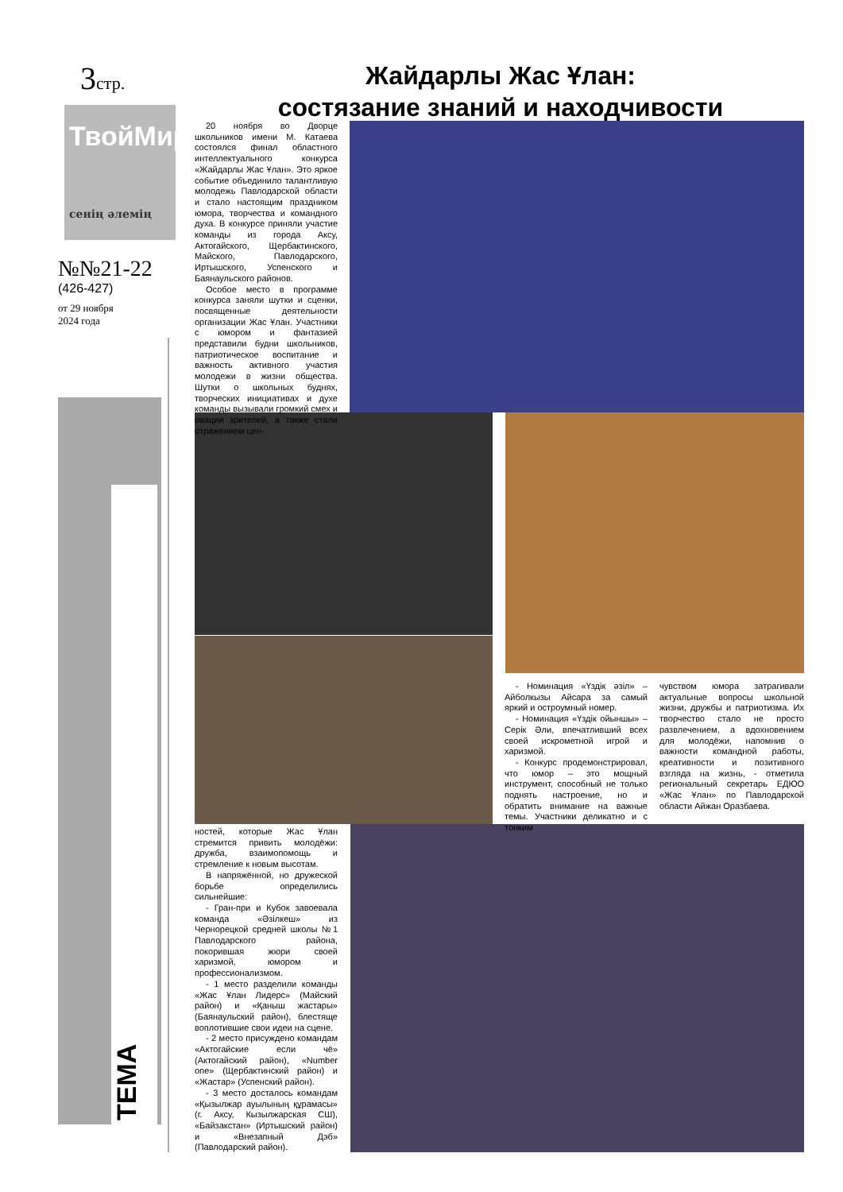3стр.
ТвойМир
сенің әлемің
№№21-22
(426-427)
от 29 ноября
2024 года
ТЕМА
Жайдарлы Жас Ұлан:
состязание знаний и находчивости
20 ноября во Дворце школьников имени М. Катаева состоялся финал областного интеллектуального конкурса «Жайдарлы Жас Ұлан». Это яркое событие объединило талантливую молодежь Павлодарской области и стало настоящим праздником юмора, творчества и командного духа. В конкурсе приняли участие команды из города Аксу, Актогайского, Щербактинского, Майского, Павлодарского, Иртышского, Успенского и Баянаульского районов.
Особое место в программе конкурса заняли шутки и сценки, посвященные деятельности организации Жас Ұлан. Участники с юмором и фантазией представили будни школьников, патриотическое воспитание и важность активного участия молодежи в жизни общества. Шутки о школьных буднях, творческих инициативах и духе команды вызывали громкий смех и овации зрителей, а также стали отражением цен-
ностей, которые Жас Ұлан стремится привить молодёжи: дружба, взаимопомощь и стремление к новым высотам.
В напряжённой, но дружеской борьбе определились сильнейшие:
- Гран-при и Кубок завоевала команда «Әзілкеш» из Чернорецкой средней школы №1 Павлодарского района, покорившая жюри своей харизмой, юмором и профессионализмом.
- 1 место разделили команды «Жас Ұлан Лидерс» (Майский район) и «Қаныш жастары» (Баянаульский район), блестяще воплотившие свои идеи на сцене.
- 2 место присуждено командам «Актогайские если чё» (Актогайский район), «Number one» (Щербактинский район) и «Жастар» (Успенский район).
- 3 место досталось командам «Қызылжар ауылының құрамасы» (г. Аксу, Кызылжарская СШ), «Байзакстан» (Иртышский район) и «Внезапный Дэб» (Павлодарский район).
- Номинация «Үздік әзіл» – Айболкызы Айсара за самый яркий и остроумный номер.
- Номинация «Үздік ойыншы» – Серік Әли, впечатливший всех своей искрометной игрой и харизмой.
- Конкурс продемонстрировал, что юмор – это мощный инструмент, способный не только поднять настроение, но и обратить внимание на важные темы. Участники деликатно и с тонким
чувством юмора затрагивали актуальные вопросы школьной жизни, дружбы и патриотизма. Их творчество стало не просто развлечением, а вдохновением для молодёжи, напомнив о важности командной работы, креативности и позитивного взгляда на жизнь, - отметила региональный секретарь ЕДЮО «Жас Ұлан» по Павлодарской области Айжан Оразбаева.